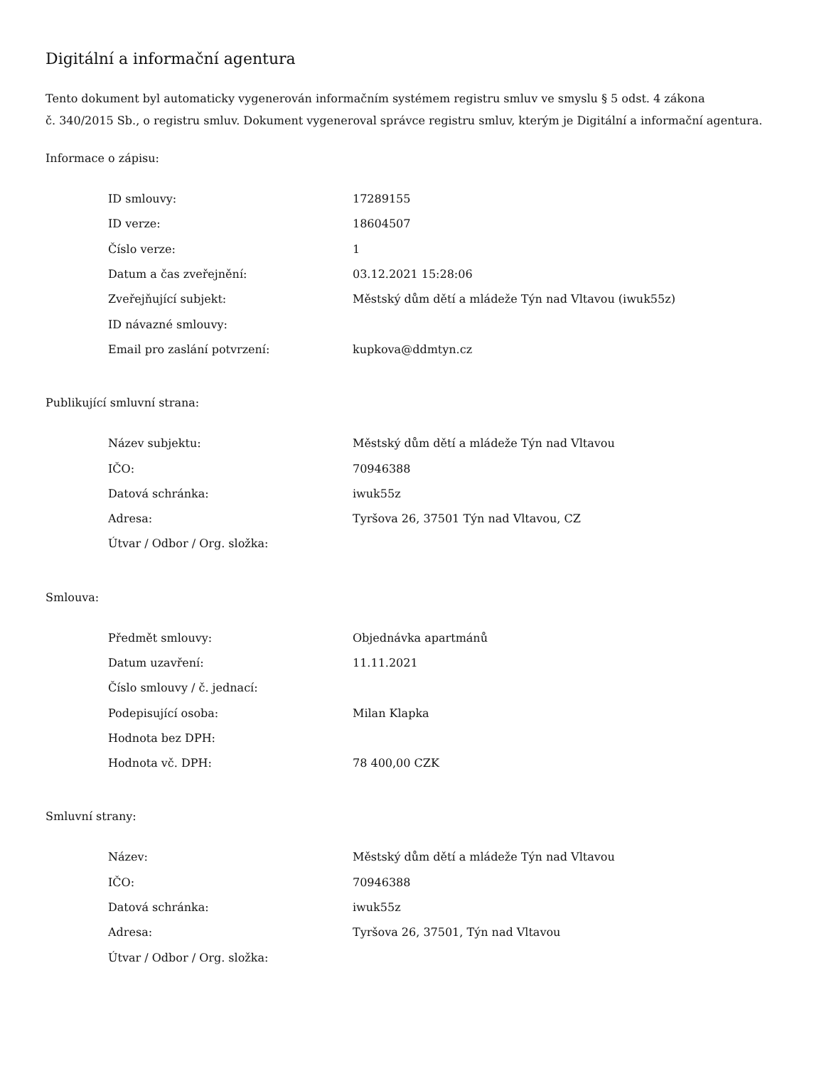Digitální a informační agentura
Tento dokument byl automaticky vygenerován informačním systémem registru smluv ve smyslu § 5 odst. 4 zákona
č. 340/2015 Sb., o registru smluv. Dokument vygeneroval správce registru smluv, kterým je Digitální a informační agentura.
Informace o zápisu:
| ID smlouvy: | 17289155 |
| ID verze: | 18604507 |
| Číslo verze: | 1 |
| Datum a čas zveřejnění: | 03.12.2021 15:28:06 |
| Zveřejňující subjekt: | Městský dům dětí a mládeže Týn nad Vltavou (iwuk55z) |
| ID návazné smlouvy: | |
| Email pro zaslání potvrzení: | kupkova@ddmtyn.cz |
Publikující smluvní strana:
| Název subjektu: | Městský dům dětí a mládeže Týn nad Vltavou |
| IČO: | 70946388 |
| Datová schránka: | iwuk55z |
| Adresa: | Tyršova 26, 37501 Týn nad Vltavou, CZ |
| Útvar / Odbor / Org. složka: | |
Smlouva:
| Předmět smlouvy: | Objednávka apartmánů |
| Datum uzavření: | 11.11.2021 |
| Číslo smlouvy / č. jednací: | |
| Podepisující osoba: | Milan Klapka |
| Hodnota bez DPH: | |
| Hodnota vč. DPH: | 78 400,00 CZK |
Smluvní strany:
| Název: | Městský dům dětí a mládeže Týn nad Vltavou |
| IČO: | 70946388 |
| Datová schránka: | iwuk55z |
| Adresa: | Tyršova 26, 37501, Týn nad Vltavou |
| Útvar / Odbor / Org. složka: | |